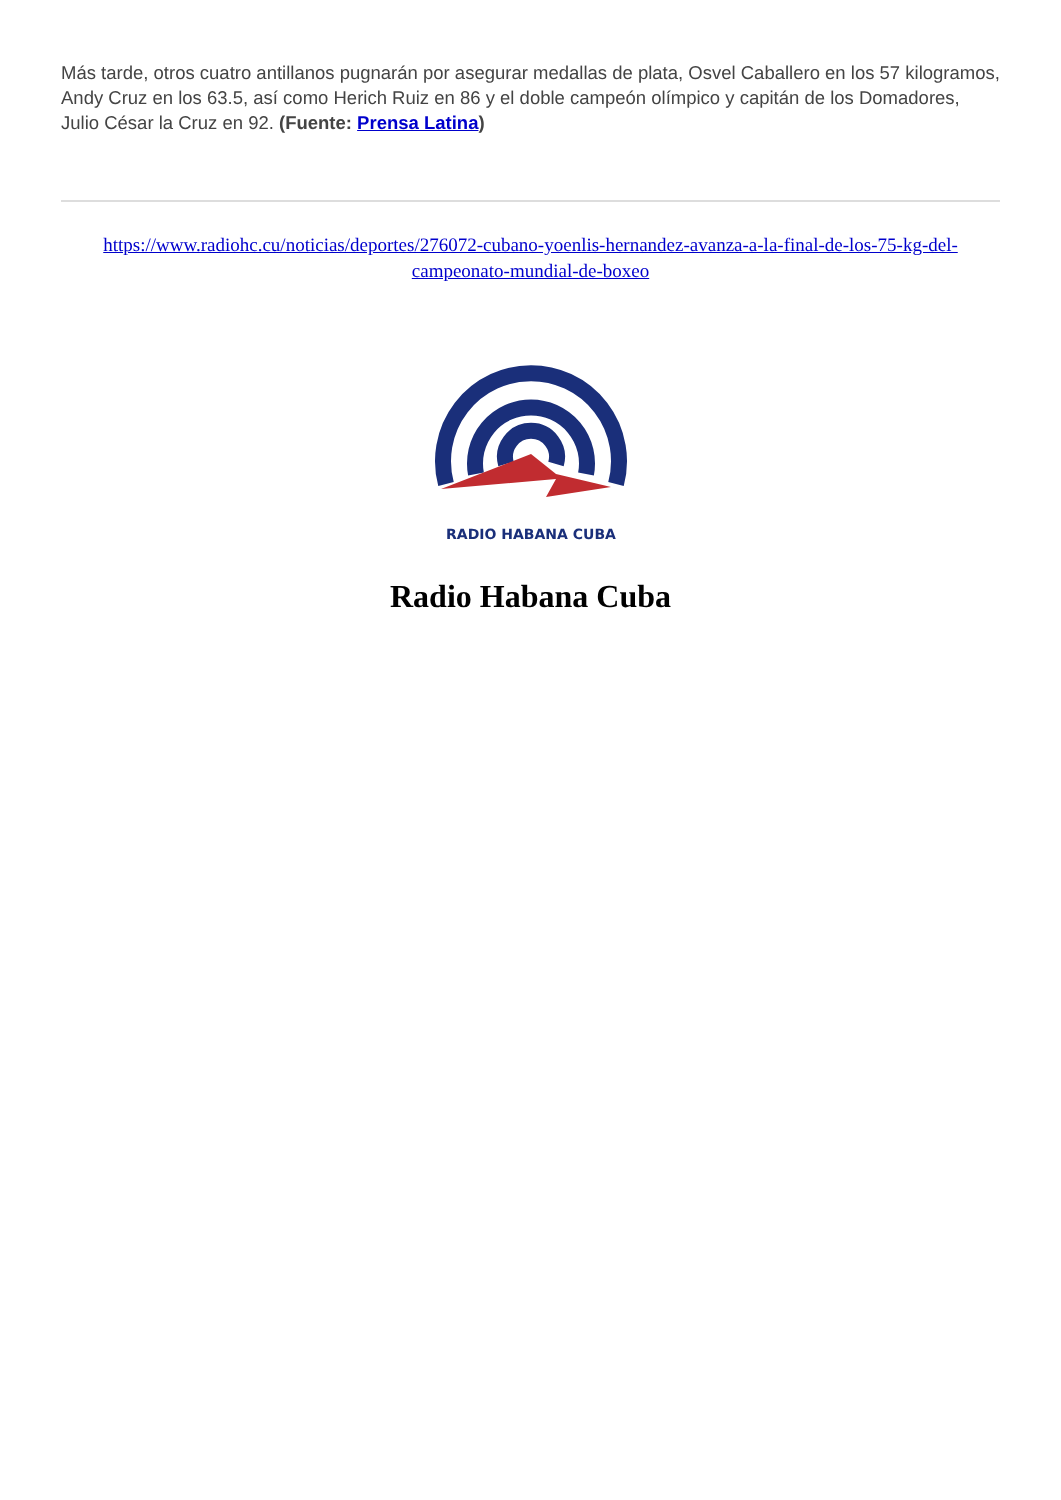Más tarde, otros cuatro antillanos pugnarán por asegurar medallas de plata, Osvel Caballero en los 57 kilogramos, Andy Cruz en los 63.5, así como Herich Ruiz en 86 y el doble campeón olímpico y capitán de los Domadores, Julio César la Cruz en 92. (Fuente: Prensa Latina)
https://www.radiohc.cu/noticias/deportes/276072-cubano-yoenlis-hernandez-avanza-a-la-final-de-los-75-kg-del-campeonato-mundial-de-boxeo
RADIO HABANA CUBA
Radio Habana Cuba